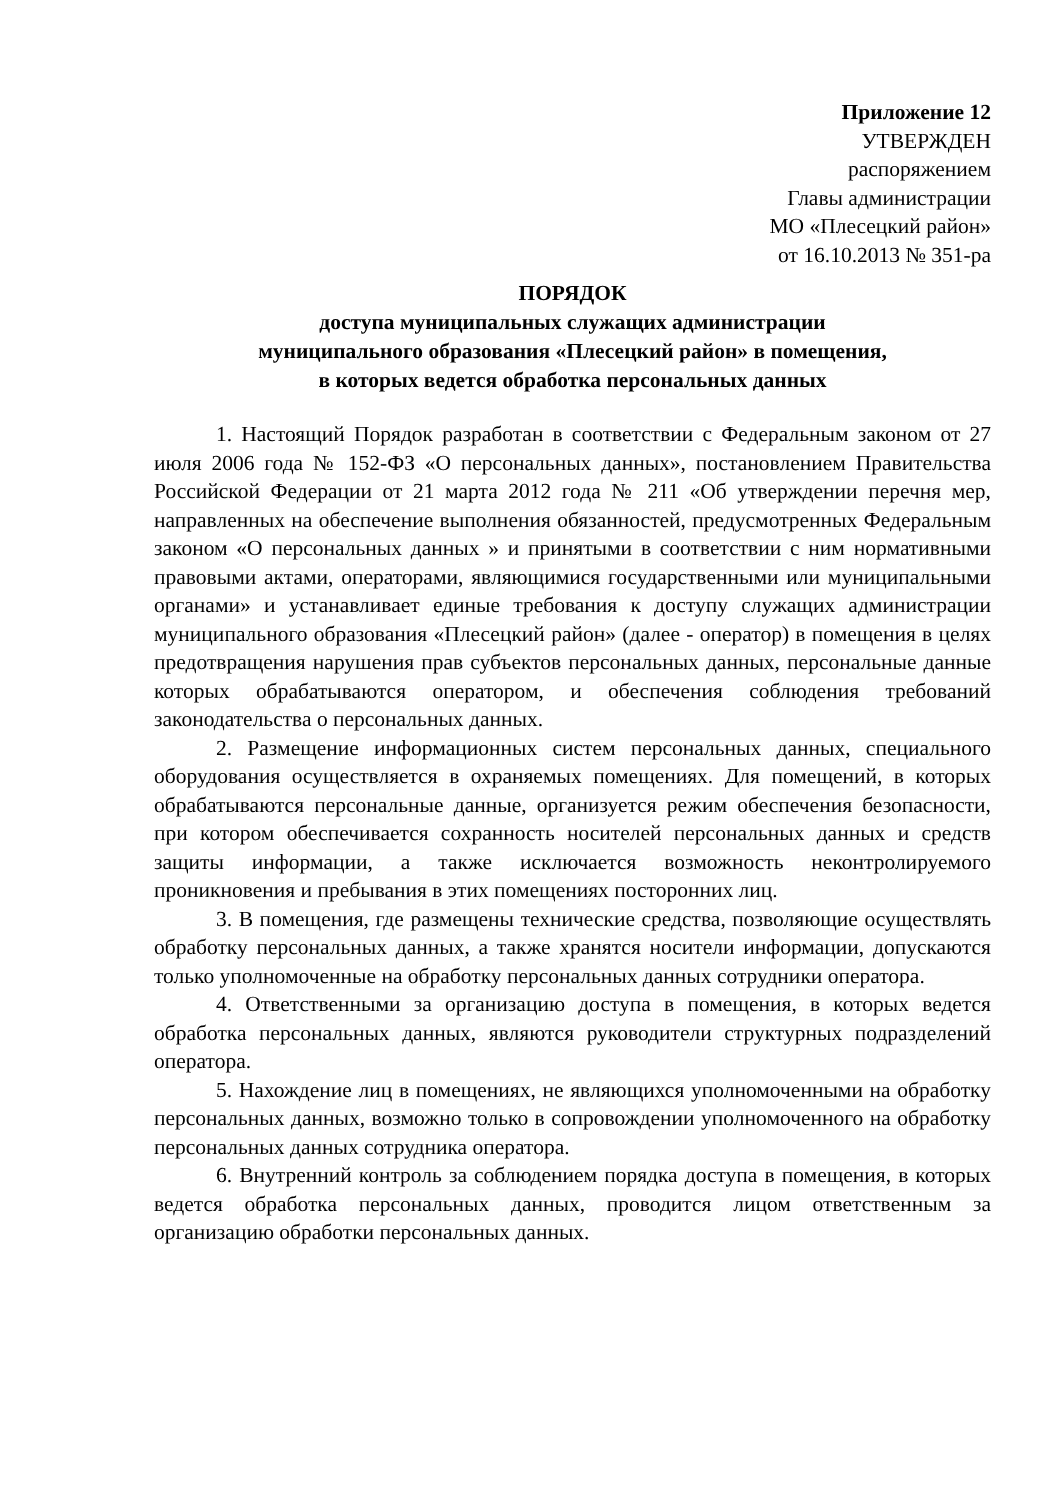Приложение 12
УТВЕРЖДЕН
распоряжением
Главы администрации
МО «Плесецкий район»
от 16.10.2013 № 351-ра
ПОРЯДОК
доступа муниципальных служащих администрации
муниципального образования «Плесецкий район» в помещения,
в которых ведется обработка персональных данных
1. Настоящий Порядок разработан в соответствии с Федеральным законом от 27 июля 2006 года № 152-ФЗ «О персональных данных», постановлением Правительства Российской Федерации от 21 марта 2012 года № 211 «Об утверждении перечня мер, направленных на обеспечение выполнения обязанностей, предусмотренных Федеральным законом «О персональных данных » и принятыми в соответствии с ним нормативными правовыми актами, операторами, являющимися государственными или муниципальными органами» и устанавливает единые требования к доступу служащих администрации муниципального образования «Плесецкий район» (далее - оператор) в помещения в целях предотвращения нарушения прав субъектов персональных данных, персональные данные которых обрабатываются оператором, и обеспечения соблюдения требований законодательства о персональных данных.
2. Размещение информационных систем персональных данных, специального оборудования осуществляется в охраняемых помещениях. Для помещений, в которых обрабатываются персональные данные, организуется режим обеспечения безопасности, при котором обеспечивается сохранность носителей персональных данных и средств защиты информации, а также исключается возможность неконтролируемого проникновения и пребывания в этих помещениях посторонних лиц.
3. В помещения, где размещены технические средства, позволяющие осуществлять обработку персональных данных, а также хранятся носители информации, допускаются только уполномоченные на обработку персональных данных сотрудники оператора.
4. Ответственными за организацию доступа в помещения, в которых ведется обработка персональных данных, являются руководители структурных подразделений оператора.
5. Нахождение лиц в помещениях, не являющихся уполномоченными на обработку персональных данных, возможно только в сопровождении уполномоченного на обработку персональных данных сотрудника оператора.
6. Внутренний контроль за соблюдением порядка доступа в помещения, в которых ведется обработка персональных данных, проводится лицом ответственным за организацию обработки персональных данных.